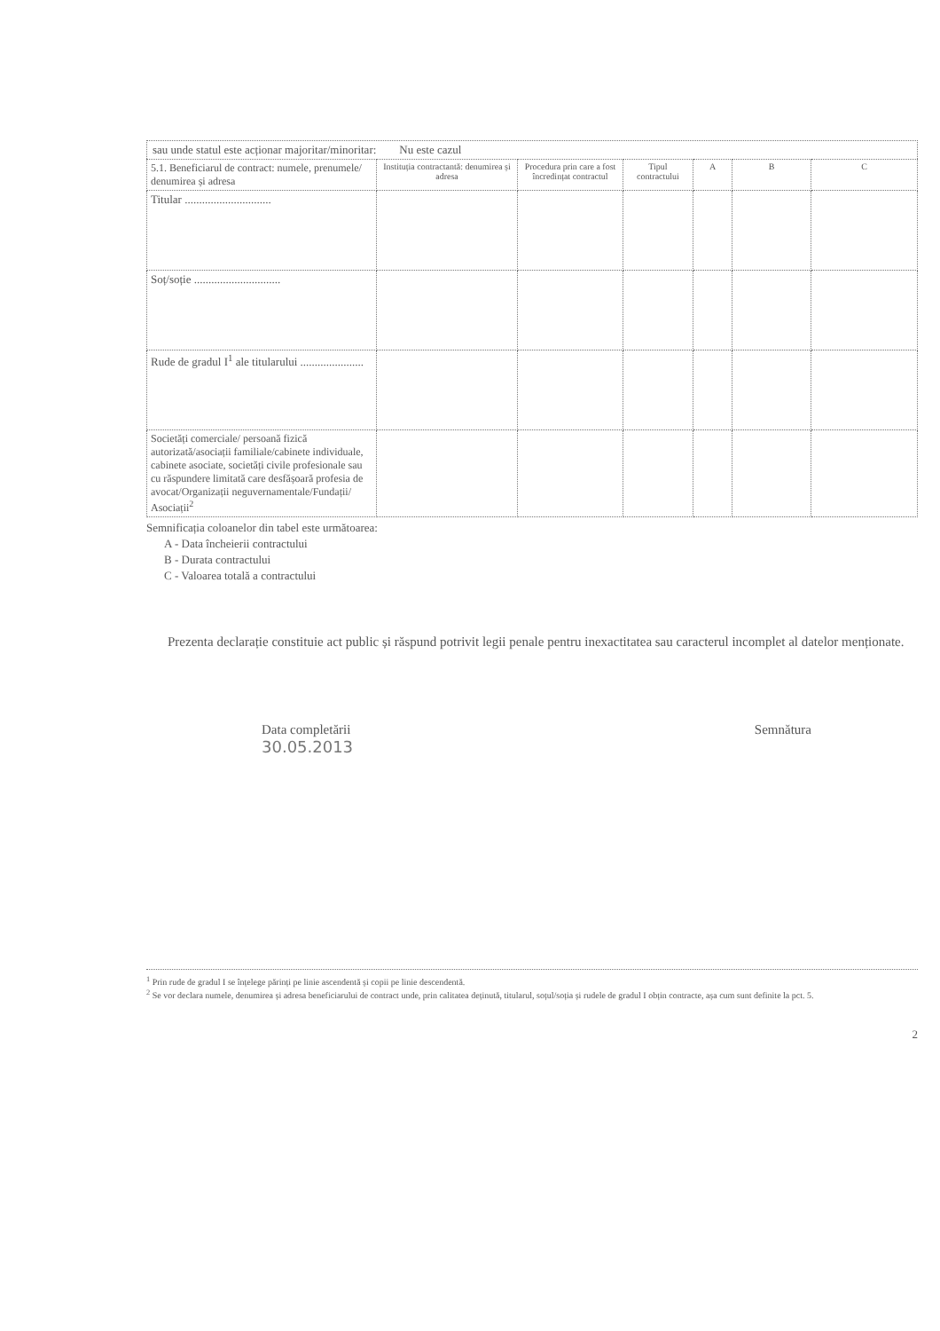sau unde statul este acționar majoritar/minoritar: Nu este cazul
| 5.1. Beneficiarul de contract: numele, prenumele/ denumirea și adresa | Instituția contractantă: denumirea și adresa | Procedura prin care a fost încredințat contractul | Tipul contractului | A | B | C |
| --- | --- | --- | --- | --- | --- | --- |
| Titular .............................. | | | | | | |
| Soț/soție .............................. | | | | | | |
| Rude de gradul I<sup>1</sup> ale titularului ...................... | | | | | | |
| Societăți comerciale/ persoană fizică autorizată/asociații familiale/cabinete individuale, cabinete asociate, societăți civile profesionale sau cu răspundere limitată care desfășoară profesia de avocat/Organizații neguvernamentale/Fundații/ Asociații<sup>2</sup> | | | | | | |
Semnificația coloanelor din tabel este următoarea:
A - Data încheierii contractului
B - Durata contractului
C - Valoarea totală a contractului
Prezenta declarație constituie act public și răspund potrivit legii penale pentru inexactitatea sau caracterul incomplet al datelor menționate.
Data completării
30.05.2013
Semnătura
<sup>1</sup> Prin rude de gradul I se înțelege părinți pe linie ascendentă și copii pe linie descendentă.
<sup>2</sup> Se vor declara numele, denumirea și adresa beneficiarului de contract unde, prin calitatea deținută, titularul, soțul/soția și rudele de gradul I obțin contracte, așa cum sunt definite la pct. 5.
2